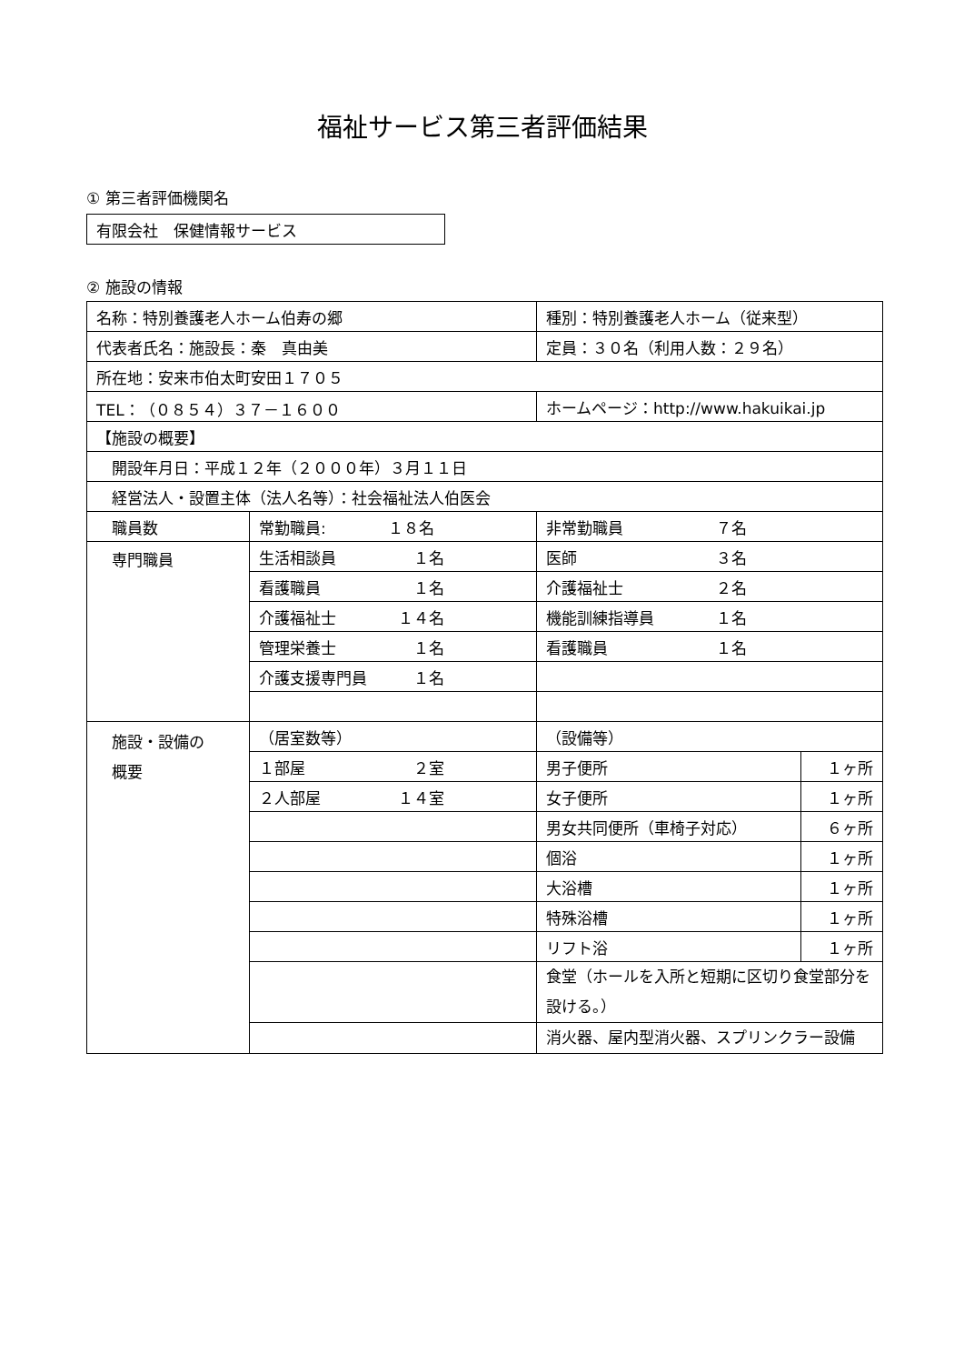福祉サービス第三者評価結果
① 第三者評価機関名
| 有限会社 保健情報サービス |
② 施設の情報
| 名称：特別養護老人ホーム伯寿の郷 | | 種別：特別養護老人ホーム（従来型） | |
| 代表者氏名：施設長：秦 真由美 | | 定員：３０名（利用人数：２９名） | |
| 所在地：安来市伯太町安田１７０５ | | | |
| TEL：（０８５４）３７－１６００ | | ホームページ：http://www.hakuikai.jp | |
| 【施設の概要】 | | | |
| 開設年月日：平成１２年（２０００年）３月１１日 | | | |
| 経営法人・設置主体（法人名等）：社会福祉法人伯医会 | | | |
| 職員数 | 常勤職員: １８名 | 非常勤職員 ７名 | |
| 専門職員 | 生活相談員 １名 | 医師 ３名 | |
| | 看護職員 １名 | 介護福祉士 ２名 | |
| | 介護福祉士 １４名 | 機能訓練指導員 １名 | |
| | 管理栄養士 １名 | 看護職員 １名 | |
| | 介護支援専門員 １名 | | |
| 施設・設備の 概要 | （居室数等） | （設備等） | |
| | １部屋 ２室 | 男子便所 | １ヶ所 |
| | ２人部屋 １４室 | 女子便所 | １ヶ所 |
| | | 男女共同便所（車椅子対応） | ６ヶ所 |
| | | 個浴 | １ヶ所 |
| | | 大浴槽 | １ヶ所 |
| | | 特殊浴槽 | １ヶ所 |
| | | リフト浴 | １ヶ所 |
| | | 食堂（ホールを入所と短期に区切り食堂部分を設ける。） | |
| | | 消火器、屋内型消火器、スプリンクラー設備 | |